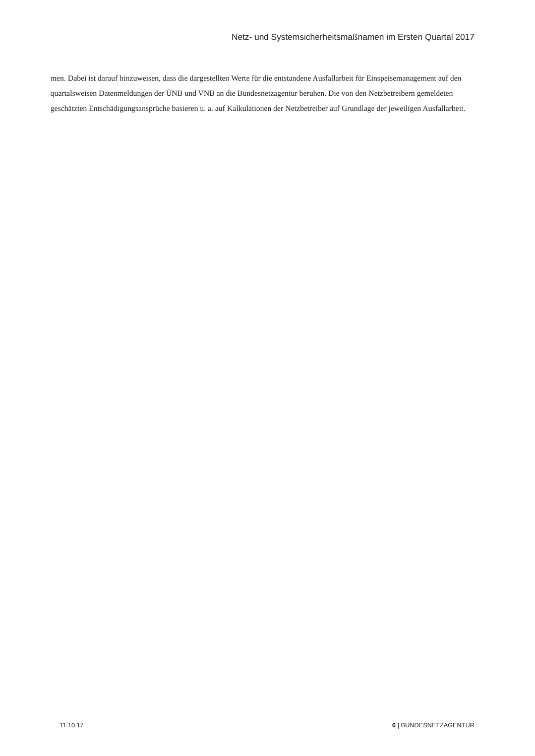Netz- und Systemsicherheitsmaßnamen im Ersten Quartal 2017
men. Dabei ist darauf hinzuweisen, dass die dargestellten Werte für die entstandene Ausfallarbeit für Einspei­semanagement auf den quartalsweisen Datenmeldungen der ÜNB und VNB an die Bundesnetzagentur beru­hen. Die von den Netzbetreibern gemeldeten geschätzten Entschädigungsansprüche basieren u. a. auf Kalku­lationen der Netzbetreiber auf Grundlage der jeweiligen Ausfallarbeit.
11.10.17 6 | BUNDESNETZAGENTUR